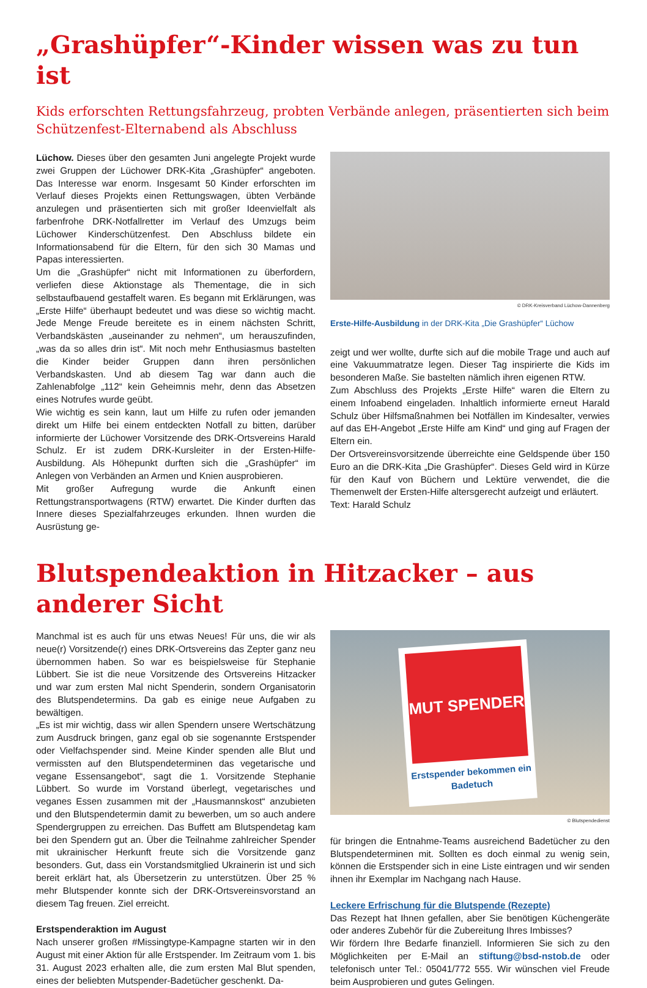„Grashüpfer“-Kinder wissen was zu tun ist
Kids erforschten Rettungsfahrzeug, probten Verbände anlegen, präsentierten sich beim Schützenfest-Elternabend als Abschluss
Lüchow. Dieses über den gesamten Juni angelegte Projekt wurde zwei Gruppen der Lüchower DRK-Kita „Grashüpfer“ angeboten. Das Interesse war enorm. Insgesamt 50 Kinder erforschten im Verlauf dieses Projekts einen Rettungswagen, übten Verbände anzulegen und präsentierten sich mit großer Ideenvielfalt als farbenfrohe DRK-Notfallretter im Verlauf des Umzugs beim Lüchower Kinderschützenfest. Den Abschluss bildete ein Informationsabend für die Eltern, für den sich 30 Mamas und Papas interessierten.
Um die „Grashüpfer“ nicht mit Informationen zu überfordern, verliefen diese Aktionstage als Thementage, die in sich selbstaufbauend gestaffelt waren. Es begann mit Erklärungen, was „Erste Hilfe“ überhaupt bedeutet und was diese so wichtig macht. Jede Menge Freude bereitete es in einem nächsten Schritt, Verbandskästen „auseinander zu nehmen“, um herauszufinden, „was da so alles drin ist“. Mit noch mehr Enthusiasmus bastelten die Kinder beider Gruppen dann ihren persönlichen Verbandskasten. Und ab diesem Tag war dann auch die Zahlenabfolge „112“ kein Geheimnis mehr, denn das Absetzen eines Notrufes wurde geübt.
Wie wichtig es sein kann, laut um Hilfe zu rufen oder jemanden direkt um Hilfe bei einem entdeckten Notfall zu bitten, darüber informierte der Lüchower Vorsitzende des DRK-Ortsvereins Harald Schulz. Er ist zudem DRK-Kursleiter in der Ersten-Hilfe-Ausbildung. Als Höhepunkt durften sich die „Grashüpfer“ im Anlegen von Verbänden an Armen und Knien ausprobieren.
Mit großer Aufregung wurde die Ankunft einen Rettungstransportwagens (RTW) erwartet. Die Kinder durften das Innere dieses Spezialfahrzeuges erkunden. Ihnen wurden die Ausrüstung ge-
© DRK-Kreisverband Lüchow-Dannenberg
Erste-Hilfe-Ausbildung in der DRK-Kita „Die Grashüpfer“ Lüchow
zeigt und wer wollte, durfte sich auf die mobile Trage und auch auf eine Vakuummatratze legen. Dieser Tag inspirierte die Kids im besonderen Maße. Sie bastelten nämlich ihren eigenen RTW.
Zum Abschluss des Projekts „Erste Hilfe“ waren die Eltern zu einem Infoabend eingeladen. Inhaltlich informierte erneut Harald Schulz über Hilfsmaßnahmen bei Notfällen im Kindesalter, verwies auf das EH-Angebot „Erste Hilfe am Kind“ und ging auf Fragen der Eltern ein.
Der Ortsvereinsvorsitzende überreichte eine Geldspende über 150 Euro an die DRK-Kita „Die Grashüpfer“. Dieses Geld wird in Kürze für den Kauf von Büchern und Lektüre verwendet, die die Themenwelt der Ersten-Hilfe altersgerecht aufzeigt und erläutert.
Text: Harald Schulz
Blutspendeaktion in Hitzacker – aus anderer Sicht
Manchmal ist es auch für uns etwas Neues! Für uns, die wir als neue(r) Vorsitzende(r) eines DRK-Ortsvereins das Zepter ganz neu übernommen haben. So war es beispielsweise für Stephanie Lübbert. Sie ist die neue Vorsitzende des Ortsvereins Hitzacker und war zum ersten Mal nicht Spenderin, sondern Organisatorin des Blutspendetermins. Da gab es einige neue Aufgaben zu bewältigen.
„Es ist mir wichtig, dass wir allen Spendern unsere Wertschätzung zum Ausdruck bringen, ganz egal ob sie sogenannte Erstspender oder Vielfachspender sind. Meine Kinder spenden alle Blut und vermissten auf den Blutspendeterminen das vegetarische und vegane Essensangebot“, sagt die 1. Vorsitzende Stephanie Lübbert. So wurde im Vorstand überlegt, vegetarisches und veganes Essen zusammen mit der „Hausmannskost“ anzubieten und den Blutspendetermin damit zu bewerben, um so auch andere Spendergruppen zu erreichen. Das Buffett am Blutspendetag kam bei den Spendern gut an. Über die Teilnahme zahlreicher Spender mit ukrainischer Herkunft freute sich die Vorsitzende ganz besonders. Gut, dass ein Vorstandsmitglied Ukrainerin ist und sich bereit erklärt hat, als Übersetzerin zu unterstützen. Über 25 % mehr Blutspender konnte sich der DRK-Ortsvereinsvorstand an diesem Tag freuen. Ziel erreicht.
Erstspenderaktion im August
Nach unserer großen #Missingtype-Kampagne starten wir in den August mit einer Aktion für alle Erstspender. Im Zeitraum vom 1. bis 31. August 2023 erhalten alle, die zum ersten Mal Blut spenden, eines der beliebten Mutspender-Badetücher geschenkt. Da-
MUT SPENDER
Erstspender bekommen ein Badetuch
© Blutspendedienst
für bringen die Entnahme-Teams ausreichend Badetücher zu den Blutspendeterminen mit. Sollten es doch einmal zu wenig sein, können die Erstspender sich in eine Liste eintragen und wir senden ihnen ihr Exemplar im Nachgang nach Hause.
Leckere Erfrischung für die Blutspende (Rezepte)
Das Rezept hat Ihnen gefallen, aber Sie benötigen Küchengeräte oder anderes Zubehör für die Zubereitung Ihres Imbisses?
Wir fördern Ihre Bedarfe finanziell. Informieren Sie sich zu den Möglichkeiten per E-Mail an stiftung@bsd-nstob.de oder telefonisch unter Tel.: 05041/772 555. Wir wünschen viel Freude beim Ausprobieren und gutes Gelingen.